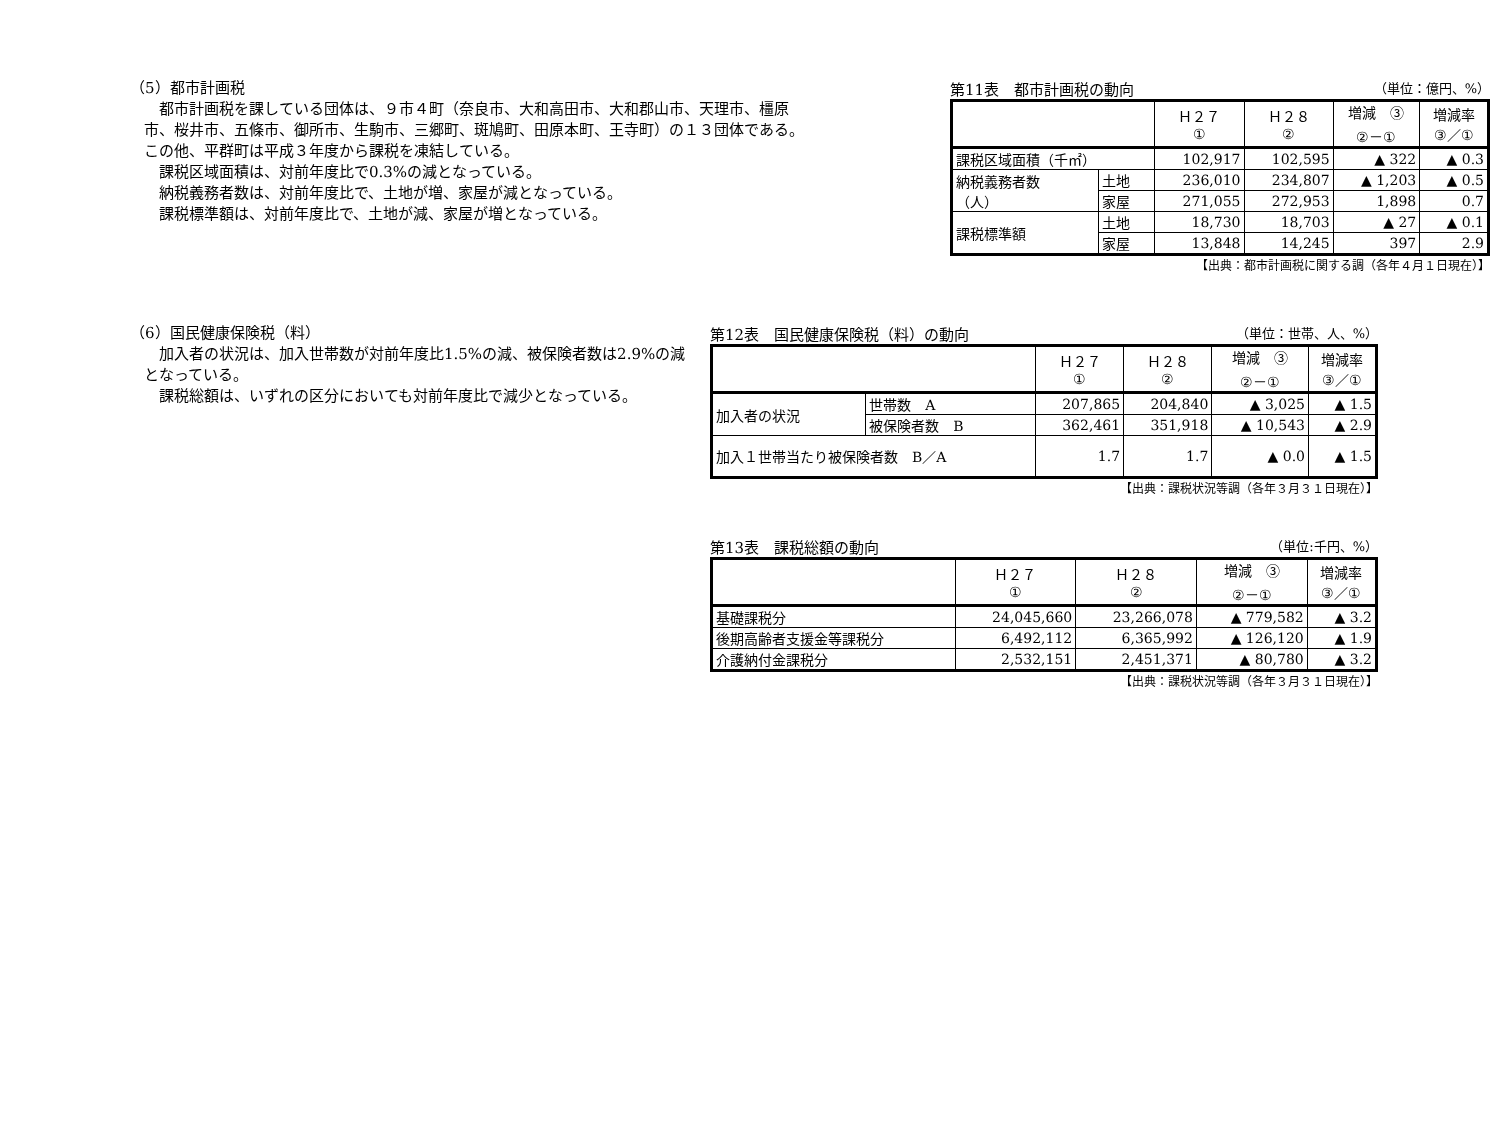（5）都市計画税
都市計画税を課している団体は、９市４町（奈良市、大和高田市、大和郡山市、天理市、橿原市、桜井市、五條市、御所市、生駒市、三郷町、斑鳩町、田原本町、王寺町）の１３団体である。この他、平群町は平成３年度から課税を凍結している。
課税区域面積は、対前年度比で0.3%の減となっている。
納税義務者数は、対前年度比で、土地が増、家屋が減となっている。
課税標準額は、対前年度比で、土地が減、家屋が増となっている。
第11表　都市計画税の動向 （単位：億円、%）
| | | Ｈ２７ ① | Ｈ２８ ② | 増減 ③ ②－① | 増減率 ③／① |
| --- | --- | --- | --- | --- | --- |
| 課税区域面積（千㎡） | | 102,917 | 102,595 | ▲ 322 | ▲ 0.3 |
| 納税義務者数 （人） | 土地 | 236,010 | 234,807 | ▲ 1,203 | ▲ 0.5 |
| | 家屋 | 271,055 | 272,953 | 1,898 | 0.7 |
| 課税標準額 | 土地 | 18,730 | 18,703 | ▲ 27 | ▲ 0.1 |
| | 家屋 | 13,848 | 14,245 | 397 | 2.9 |
【出典：都市計画税に関する調（各年４月１日現在）】
（6）国民健康保険税（料）
加入者の状況は、加入世帯数が対前年度比1.5%の減、被保険者数は2.9%の減となっている。
課税総額は、いずれの区分においても対前年度比で減少となっている。
第12表　国民健康保険税（料）の動向 （単位：世帯、人、%）
| | | Ｈ２７ ① | Ｈ２８ ② | 増減 ③ ②－① | 増減率 ③／① |
| --- | --- | --- | --- | --- | --- |
| 加入者の状況 | 世帯数 A | 207,865 | 204,840 | ▲ 3,025 | ▲ 1.5 |
| | 被保険者数 B | 362,461 | 351,918 | ▲ 10,543 | ▲ 2.9 |
| 加入１世帯当たり被保険者数 B／A | | 1.7 | 1.7 | ▲ 0.0 | ▲ 1.5 |
【出典：課税状況等調（各年３月３１日現在）】
第13表　課税総額の動向 （単位:千円、%）
| | Ｈ２７ ① | Ｈ２８ ② | 増減 ③ ②－① | 増減率 ③／① |
| --- | --- | --- | --- | --- |
| 基礎課税分 | 24,045,660 | 23,266,078 | ▲ 779,582 | ▲ 3.2 |
| 後期高齢者支援金等課税分 | 6,492,112 | 6,365,992 | ▲ 126,120 | ▲ 1.9 |
| 介護納付金課税分 | 2,532,151 | 2,451,371 | ▲ 80,780 | ▲ 3.2 |
【出典：課税状況等調（各年３月３１日現在）】